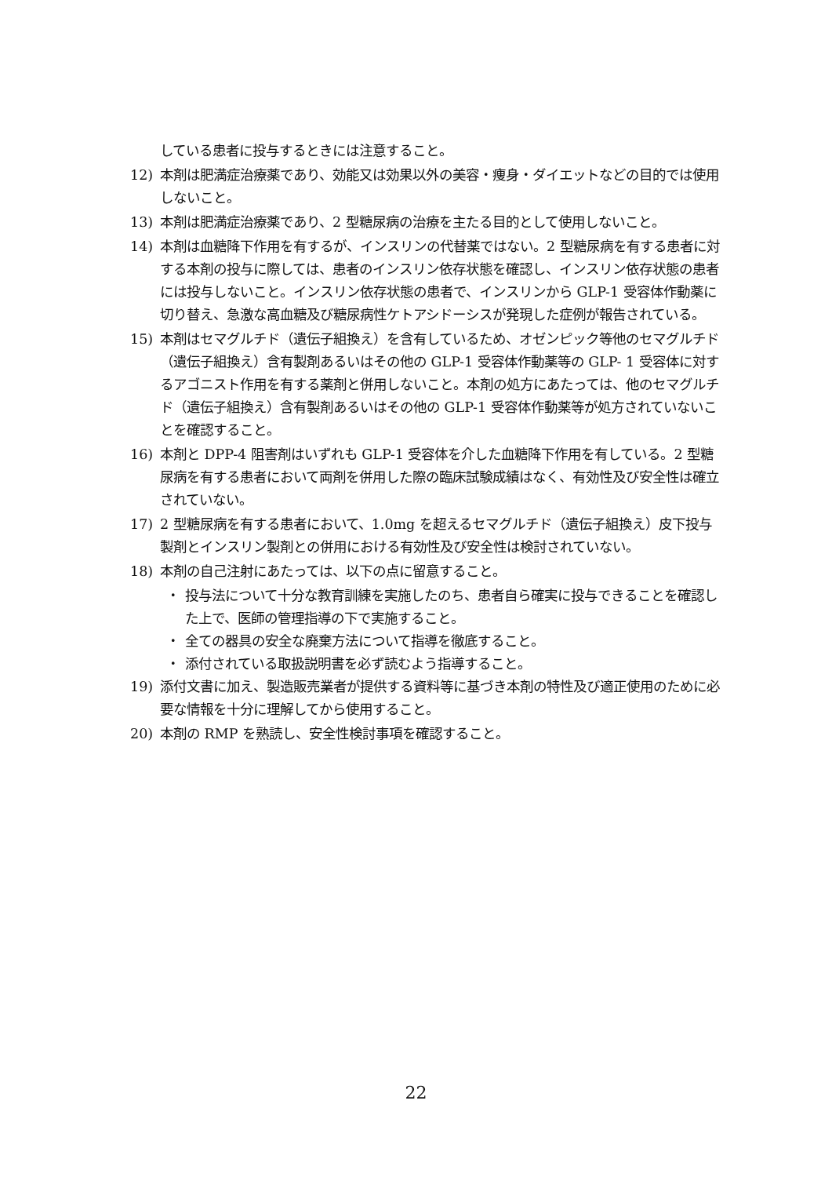している患者に投与するときには注意すること。
12) 本剤は肥満症治療薬であり、効能又は効果以外の美容・痩身・ダイエットなどの目的では使用しないこと。
13) 本剤は肥満症治療薬であり、2 型糖尿病の治療を主たる目的として使用しないこと。
14) 本剤は血糖降下作用を有するが、インスリンの代替薬ではない。2 型糖尿病を有する患者に対する本剤の投与に際しては、患者のインスリン依存状態を確認し、インスリン依存状態の患者には投与しないこと。インスリン依存状態の患者で、インスリンから GLP-1 受容体作動薬に切り替え、急激な高血糖及び糖尿病性ケトアシドーシスが発現した症例が報告されている。
15) 本剤はセマグルチド（遺伝子組換え）を含有しているため、オゼンピック等他のセマグルチド（遺伝子組換え）含有製剤あるいはその他の GLP-1 受容体作動薬等の GLP- 1 受容体に対するアゴニスト作用を有する薬剤と併用しないこと。本剤の処方にあたっては、他のセマグルチド（遺伝子組換え）含有製剤あるいはその他の GLP-1 受容体作動薬等が処方されていないことを確認すること。
16) 本剤と DPP-4 阻害剤はいずれも GLP-1 受容体を介した血糖降下作用を有している。2 型糖尿病を有する患者において両剤を併用した際の臨床試験成績はなく、有効性及び安全性は確立されていない。
17) 2 型糖尿病を有する患者において、1.0mg を超えるセマグルチド（遺伝子組換え）皮下投与製剤とインスリン製剤との併用における有効性及び安全性は検討されていない。
18) 本剤の自己注射にあたっては、以下の点に留意すること。
・ 投与法について十分な教育訓練を実施したのち、患者自ら確実に投与できることを確認した上で、医師の管理指導の下で実施すること。
・ 全ての器具の安全な廃棄方法について指導を徹底すること。
・ 添付されている取扱説明書を必ず読むよう指導すること。
19) 添付文書に加え、製造販売業者が提供する資料等に基づき本剤の特性及び適正使用のために必要な情報を十分に理解してから使用すること。
20) 本剤の RMP を熟読し、安全性検討事項を確認すること。
22